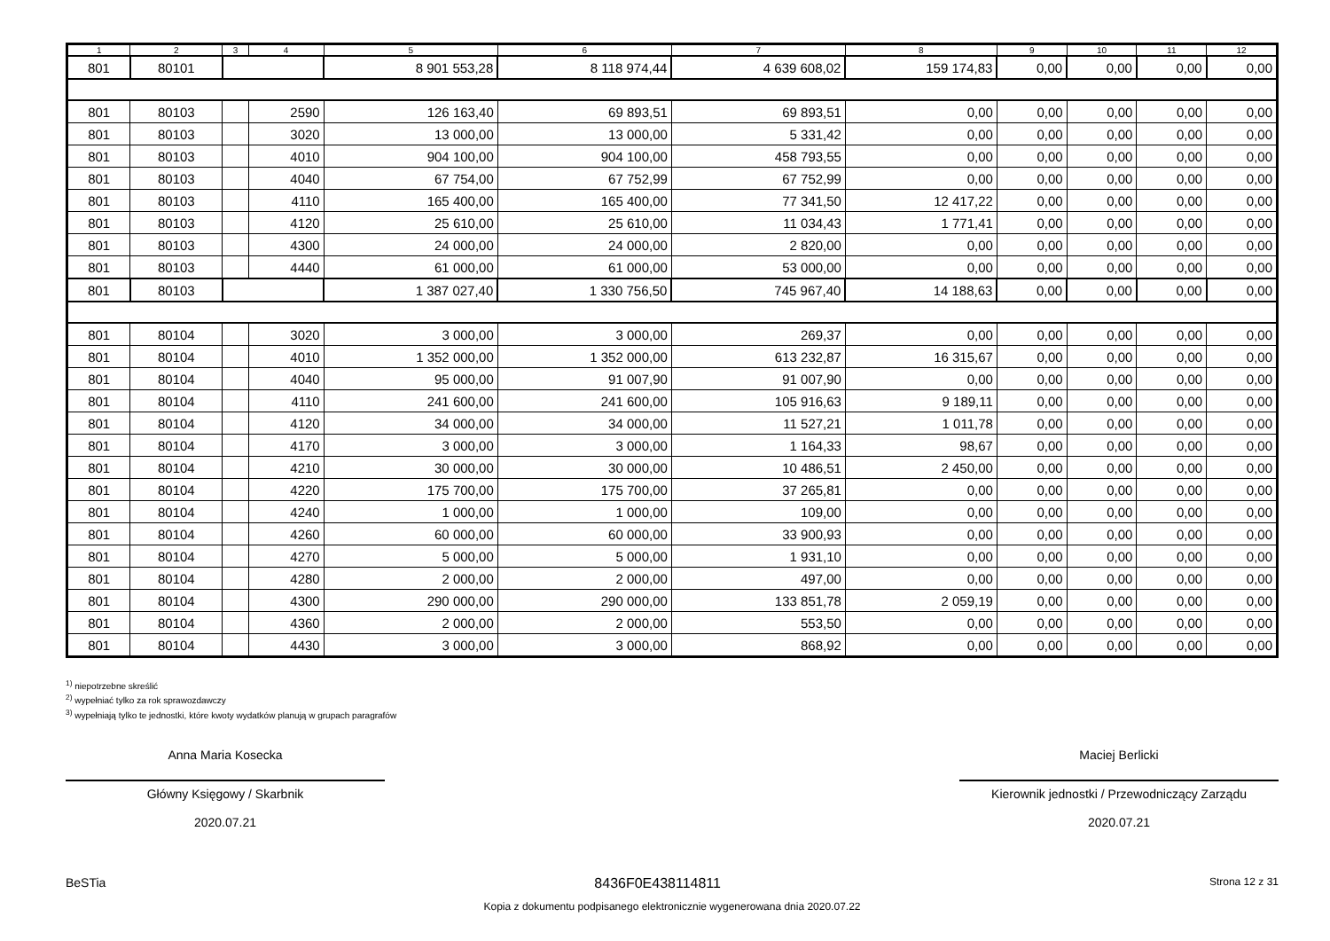| 1 | 2 | 3 | 4 | 5 | 6 | 7 | 8 | 9 | 10 | 11 | 12 |
| --- | --- | --- | --- | --- | --- | --- | --- | --- | --- | --- | --- |
| 801 | 80101 | | | 8 901 553,28 | 8 118 974,44 | 4 639 608,02 | 159 174,83 | 0,00 | 0,00 | 0,00 | 0,00 |
| 801 | 80103 | | 2590 | 126 163,40 | 69 893,51 | 69 893,51 | 0,00 | 0,00 | 0,00 | 0,00 | 0,00 |
| 801 | 80103 | | 3020 | 13 000,00 | 13 000,00 | 5 331,42 | 0,00 | 0,00 | 0,00 | 0,00 | 0,00 |
| 801 | 80103 | | 4010 | 904 100,00 | 904 100,00 | 458 793,55 | 0,00 | 0,00 | 0,00 | 0,00 | 0,00 |
| 801 | 80103 | | 4040 | 67 754,00 | 67 752,99 | 67 752,99 | 0,00 | 0,00 | 0,00 | 0,00 | 0,00 |
| 801 | 80103 | | 4110 | 165 400,00 | 165 400,00 | 77 341,50 | 12 417,22 | 0,00 | 0,00 | 0,00 | 0,00 |
| 801 | 80103 | | 4120 | 25 610,00 | 25 610,00 | 11 034,43 | 1 771,41 | 0,00 | 0,00 | 0,00 | 0,00 |
| 801 | 80103 | | 4300 | 24 000,00 | 24 000,00 | 2 820,00 | 0,00 | 0,00 | 0,00 | 0,00 | 0,00 |
| 801 | 80103 | | 4440 | 61 000,00 | 61 000,00 | 53 000,00 | 0,00 | 0,00 | 0,00 | 0,00 | 0,00 |
| 801 | 80103 | | | 1 387 027,40 | 1 330 756,50 | 745 967,40 | 14 188,63 | 0,00 | 0,00 | 0,00 | 0,00 |
| 801 | 80104 | | 3020 | 3 000,00 | 3 000,00 | 269,37 | 0,00 | 0,00 | 0,00 | 0,00 | 0,00 |
| 801 | 80104 | | 4010 | 1 352 000,00 | 1 352 000,00 | 613 232,87 | 16 315,67 | 0,00 | 0,00 | 0,00 | 0,00 |
| 801 | 80104 | | 4040 | 95 000,00 | 91 007,90 | 91 007,90 | 0,00 | 0,00 | 0,00 | 0,00 | 0,00 |
| 801 | 80104 | | 4110 | 241 600,00 | 241 600,00 | 105 916,63 | 9 189,11 | 0,00 | 0,00 | 0,00 | 0,00 |
| 801 | 80104 | | 4120 | 34 000,00 | 34 000,00 | 11 527,21 | 1 011,78 | 0,00 | 0,00 | 0,00 | 0,00 |
| 801 | 80104 | | 4170 | 3 000,00 | 3 000,00 | 1 164,33 | 98,67 | 0,00 | 0,00 | 0,00 | 0,00 |
| 801 | 80104 | | 4210 | 30 000,00 | 30 000,00 | 10 486,51 | 2 450,00 | 0,00 | 0,00 | 0,00 | 0,00 |
| 801 | 80104 | | 4220 | 175 700,00 | 175 700,00 | 37 265,81 | 0,00 | 0,00 | 0,00 | 0,00 | 0,00 |
| 801 | 80104 | | 4240 | 1 000,00 | 1 000,00 | 109,00 | 0,00 | 0,00 | 0,00 | 0,00 | 0,00 |
| 801 | 80104 | | 4260 | 60 000,00 | 60 000,00 | 33 900,93 | 0,00 | 0,00 | 0,00 | 0,00 | 0,00 |
| 801 | 80104 | | 4270 | 5 000,00 | 5 000,00 | 1 931,10 | 0,00 | 0,00 | 0,00 | 0,00 | 0,00 |
| 801 | 80104 | | 4280 | 2 000,00 | 2 000,00 | 497,00 | 0,00 | 0,00 | 0,00 | 0,00 | 0,00 |
| 801 | 80104 | | 4300 | 290 000,00 | 290 000,00 | 133 851,78 | 2 059,19 | 0,00 | 0,00 | 0,00 | 0,00 |
| 801 | 80104 | | 4360 | 2 000,00 | 2 000,00 | 553,50 | 0,00 | 0,00 | 0,00 | 0,00 | 0,00 |
| 801 | 80104 | | 4430 | 3 000,00 | 3 000,00 | 868,92 | 0,00 | 0,00 | 0,00 | 0,00 | 0,00 |
<sup>1)</sup> niepotrzebne skreślić
<sup>2)</sup> wypełniać tylko za rok sprawozdawczy
<sup>3)</sup> wypełniają tylko te jednostki, które kwoty wydatków planują w grupach paragrafów
Anna Maria Kosecka
Główny Księgowy / Skarbnik
2020.07.21
Maciej Berlicki
Kierownik jednostki / Przewodniczący Zarządu
2020.07.21
BeSTia 8436F0E438114811 Strona 12 z 31
Kopia z dokumentu podpisanego elektronicznie wygenerowana dnia 2020.07.22